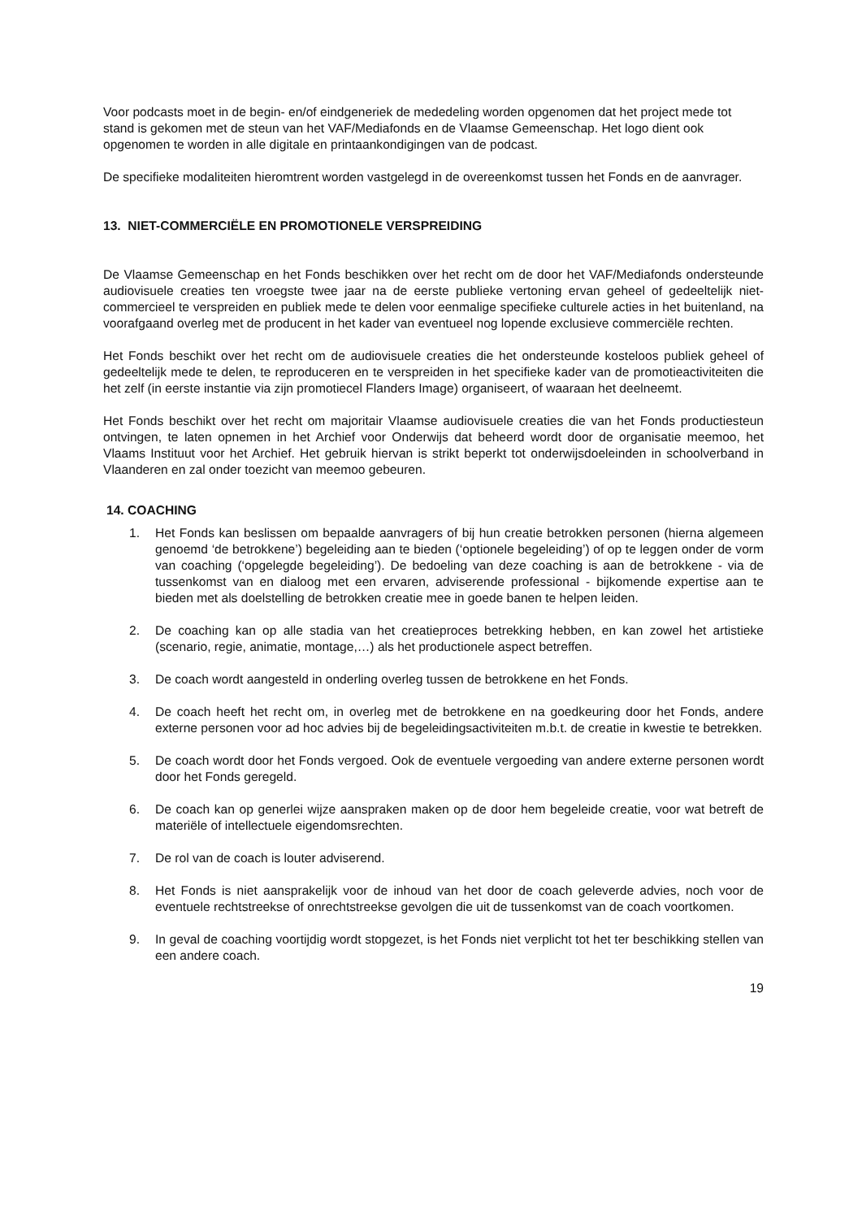Voor podcasts moet in de begin- en/of eindgeneriek de mededeling worden opgenomen dat het project mede tot stand is gekomen met de steun van het VAF/Mediafonds en de Vlaamse Gemeenschap. Het logo dient ook opgenomen te worden in alle digitale en printaankondigingen van de podcast.
De specifieke modaliteiten hieromtrent worden vastgelegd in de overeenkomst tussen het Fonds en de aanvrager.
13. NIET-COMMERCIËLE EN PROMOTIONELE VERSPREIDING
De Vlaamse Gemeenschap en het Fonds beschikken over het recht om de door het VAF/Mediafonds ondersteunde audiovisuele creaties ten vroegste twee jaar na de eerste publieke vertoning ervan geheel of gedeeltelijk niet-commercieel te verspreiden en publiek mede te delen voor eenmalige specifieke culturele acties in het buitenland, na voorafgaand overleg met de producent in het kader van eventueel nog lopende exclusieve commerciële rechten.
Het Fonds beschikt over het recht om de audiovisuele creaties die het ondersteunde kosteloos publiek geheel of gedeeltelijk mede te delen, te reproduceren en te verspreiden in het specifieke kader van de promotieactiviteiten die het zelf (in eerste instantie via zijn promotiecel Flanders Image) organiseert, of waaraan het deelneemt.
Het Fonds beschikt over het recht om majoritair Vlaamse audiovisuele creaties die van het Fonds productiesteun ontvingen, te laten opnemen in het Archief voor Onderwijs dat beheerd wordt door de organisatie meemoo, het Vlaams Instituut voor het Archief. Het gebruik hiervan is strikt beperkt tot onderwijsdoeleinden in schoolverband in Vlaanderen en zal onder toezicht van meemoo gebeuren.
14. COACHING
1. Het Fonds kan beslissen om bepaalde aanvragers of bij hun creatie betrokken personen (hierna algemeen genoemd ‘de betrokkene’) begeleiding aan te bieden (‘optionele begeleiding’) of op te leggen onder de vorm van coaching (‘opgelegde begeleiding’). De bedoeling van deze coaching is aan de betrokkene - via de tussenkomst van en dialoog met een ervaren, adviserende professional - bijkomende expertise aan te bieden met als doelstelling de betrokken creatie mee in goede banen te helpen leiden.
2. De coaching kan op alle stadia van het creatieproces betrekking hebben, en kan zowel het artistieke (scenario, regie, animatie, montage,…) als het productionele aspect betreffen.
3. De coach wordt aangesteld in onderling overleg tussen de betrokkene en het Fonds.
4. De coach heeft het recht om, in overleg met de betrokkene en na goedkeuring door het Fonds, andere externe personen voor ad hoc advies bij de begeleidingsactiviteiten m.b.t. de creatie in kwestie te betrekken.
5. De coach wordt door het Fonds vergoed. Ook de eventuele vergoeding van andere externe personen wordt door het Fonds geregeld.
6. De coach kan op generlei wijze aanspraken maken op de door hem begeleide creatie, voor wat betreft de materiële of intellectuele eigendomsrechten.
7. De rol van de coach is louter adviserend.
8. Het Fonds is niet aansprakelijk voor de inhoud van het door de coach geleverde advies, noch voor de eventuele rechtstreekse of onrechtstreekse gevolgen die uit de tussenkomst van de coach voortkomen.
9. In geval de coaching voortijdig wordt stopgezet, is het Fonds niet verplicht tot het ter beschikking stellen van een andere coach.
19